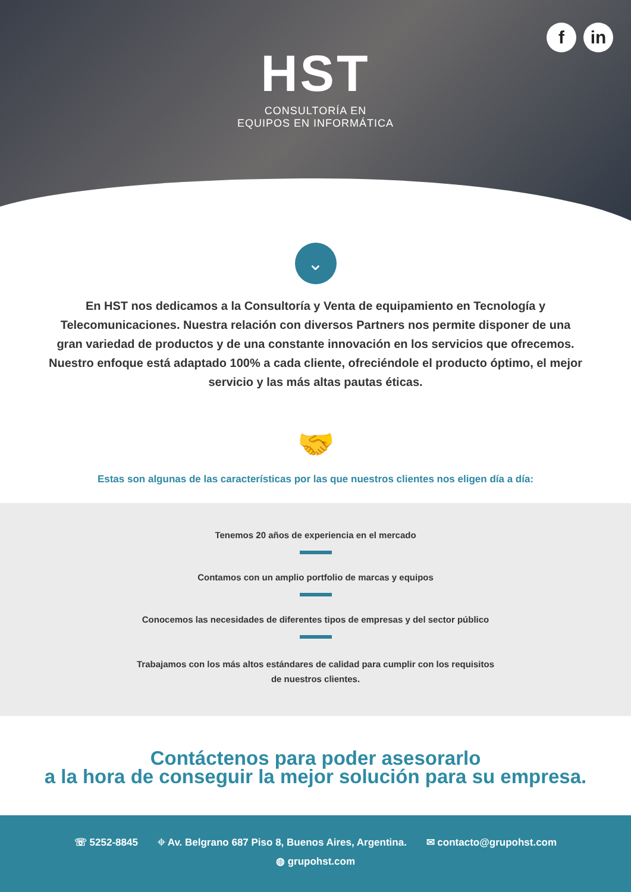fin
HST
CONSULTORÍA EN
EQUIPOS EN INFORMÁTICA
⌄
En HST nos dedicamos a la Consultoría y Venta de equipamiento en Tecnología y Telecomunicaciones. Nuestra relación con diversos Partners nos permite disponer de una gran variedad de productos y de una constante innovación en los servicios que ofrecemos. Nuestro enfoque está adaptado 100% a cada cliente, ofreciéndole el producto óptimo, el mejor servicio y las más altas pautas éticas.
🤝
Estas son algunas de las características por las que nuestros clientes nos eligen día a día:
Tenemos 20 años de experiencia en el mercado
Contamos con un amplio portfolio de marcas y equipos
Conocemos las necesidades de diferentes tipos de empresas y del sector público
Trabajamos con los más altos estándares de calidad para cumplir con los requisitos de nuestros clientes.
Contáctenos para poder asesorarlo
a la hora de conseguir la mejor solución para su empresa.
☏ 5252-8845 ⌖ Av. Belgrano 687 Piso 8, Buenos Aires, Argentina. ✉ contacto@grupohst.com
◍ grupohst.com